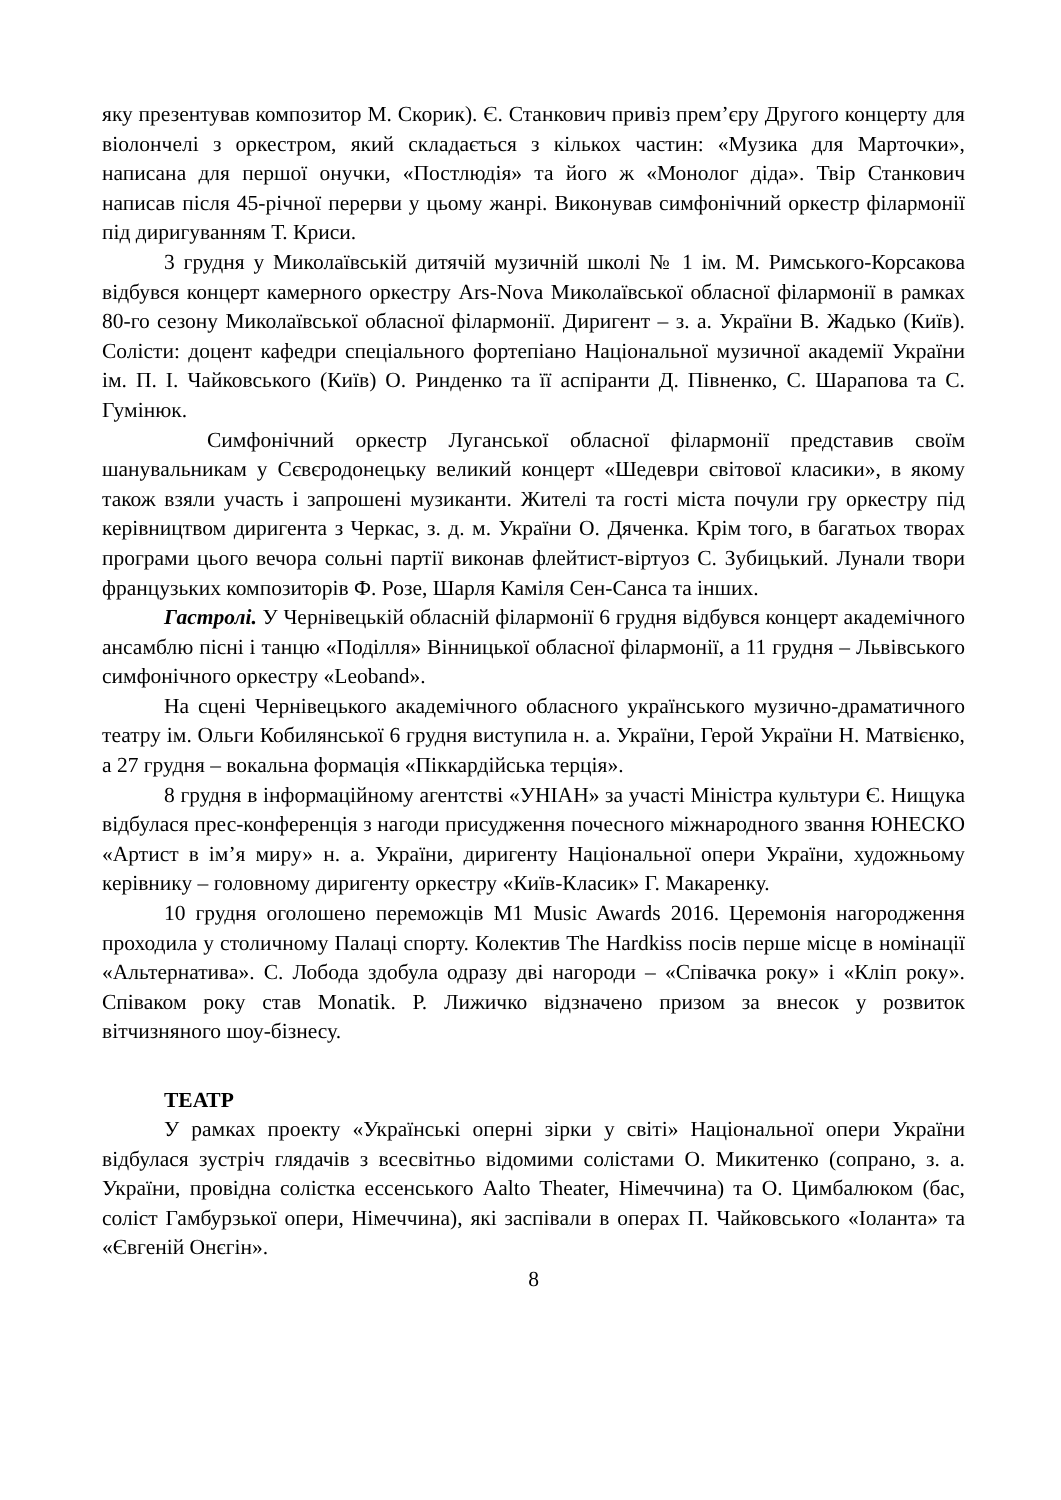яку презентував композитор М. Скорик). Є. Станкович привіз прем’єру Другого концерту для віолончелі з оркестром, який складається з кількох частин: «Музика для Марточки», написана для першої онучки, «Постлюдія» та його ж «Монолог діда». Твір Станкович написав після 45-річної перерви у цьому жанрі. Виконував симфонічний оркестр філармонії під диригуванням Т. Криси.
3 грудня у Миколаївській дитячій музичній школі № 1 ім. М. Римського-Корсакова відбувся концерт камерного оркестру Ars-Nova Миколаївської обласної філармонії в рамках 80-го сезону Миколаївської обласної філармонії. Диригент – з. а. України В. Жадько (Київ). Солісти: доцент кафедри спеціального фортепіано Національної музичної академії України ім. П. І. Чайковського (Київ) О. Ринденко та її аспіранти Д. Півненко, С. Шарапова та С. Гумінюк.
Симфонічний оркестр Луганської обласної філармонії представив своїм шанувальникам у Сєвєродонецьку великий концерт «Шедеври світової класики», в якому також взяли участь і запрошені музиканти. Жителі та гості міста почули гру оркестру під керівництвом диригента з Черкас, з. д. м. України О. Дяченка. Крім того, в багатьох творах програми цього вечора сольні партії виконав флейтист-віртуоз С. Зубицький. Лунали твори французьких композиторів Ф. Розе, Шарля Каміля Сен-Санса та інших.
Гастролі. У Чернівецькій обласній філармонії 6 грудня відбувся концерт академічного ансамблю пісні і танцю «Поділля» Вінницької обласної філармонії, а 11 грудня – Львівського симфонічного оркестру «Leoband».
На сцені Чернівецького академічного обласного українського музично-драматичного театру ім. Ольги Кобилянської 6 грудня виступила н. а. України, Герой України Н. Матвієнко, а 27 грудня – вокальна формація «Піккардійська терція».
8 грудня в інформаційному агентстві «УНІАН» за участі Міністра культури Є. Нищука відбулася прес-конференція з нагоди присудження почесного міжнародного звання ЮНЕСКО «Артист в ім’я миру» н. а. України, диригенту Національної опери України, художньому керівнику – головному диригенту оркестру «Київ-Класик» Г. Макаренку.
10 грудня оголошено переможців M1 Music Awards 2016. Церемонія нагородження проходила у столичному Палаці спорту. Колектив The Hardkiss посів перше місце в номінації «Альтернатива». С. Лобода здобула одразу дві нагороди – «Співачка року» і «Кліп року». Співаком року став Monatik. Р. Лижичко відзначено призом за внесок у розвиток вітчизняного шоу-бізнесу.
ТЕАТР
У рамках проекту «Українські оперні зірки у світі» Національної опери України відбулася зустріч глядачів з всесвітньо відомими солістами О. Микитенко (сопрано, з. а. України, провідна солістка ессенського Aalto Theater, Німеччина) та О. Цимбалюком (бас, соліст Гамбурзької опери, Німеччина), які заспівали в операх П. Чайковського «Іоланта» та «Євгеній Онєгін».
8